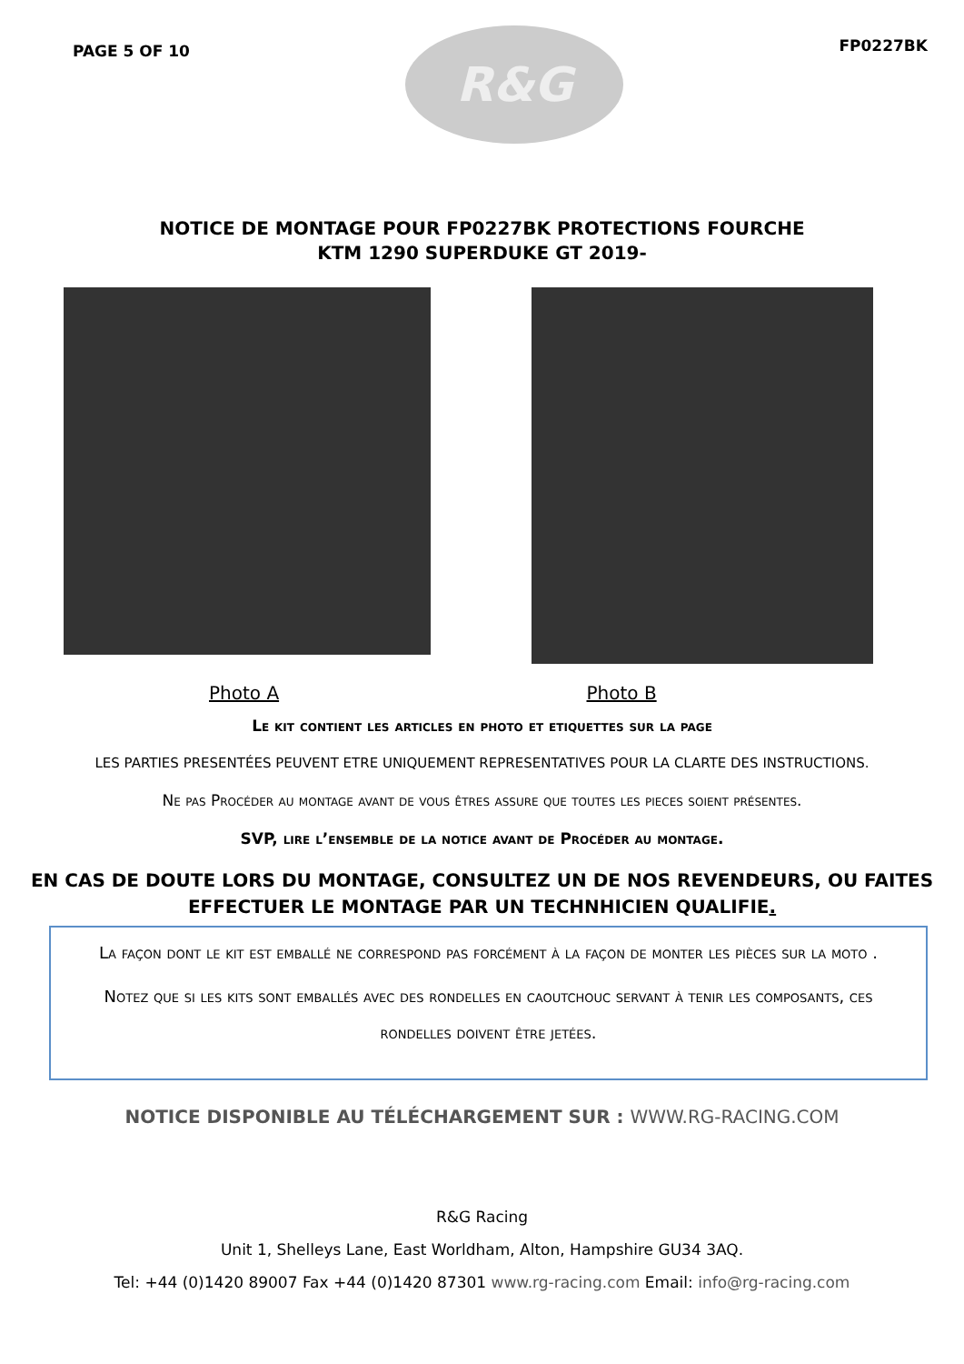PAGE 5 OF 10
R&G
FP0227BK
NOTICE DE MONTAGE POUR FP0227BK PROTECTIONS FOURCHE
KTM 1290 SUPERDUKE GT 2019-
Photo A Photo B
Le kit contient les articles en photo et etiquettes sur la page
LES PARTIES PRESENTÉES PEUVENT ETRE UNIQUEMENT REPRESENTATIVES POUR LA CLARTE DES INSTRUCTIONS.
Ne pas Procéder au montage avant de vous êtres assure que toutes les pieces soient présentes.
SVP, lire l’ensemble de la notice avant de Procéder au montage.
EN CAS DE DOUTE LORS DU MONTAGE, CONSULTEZ UN DE NOS REVENDEURS, OU FAITES EFFECTUER LE MONTAGE PAR UN TECHNHICIEN QUALIFIE.
La façon dont le kit est emballé ne correspond pas forcément à la façon de monter les pièces sur la moto .
Notez que si les kits sont emballés avec des rondelles en caoutchouc servant à tenir les composants, ces rondelles doivent être jetées.
NOTICE DISPONIBLE AU TÉLÉCHARGEMENT SUR : WWW.RG-RACING.COM
R&G Racing
Unit 1, Shelleys Lane, East Worldham, Alton, Hampshire GU34 3AQ.
Tel: +44 (0)1420 89007 Fax +44 (0)1420 87301 www.rg-racing.com Email: info@rg-racing.com